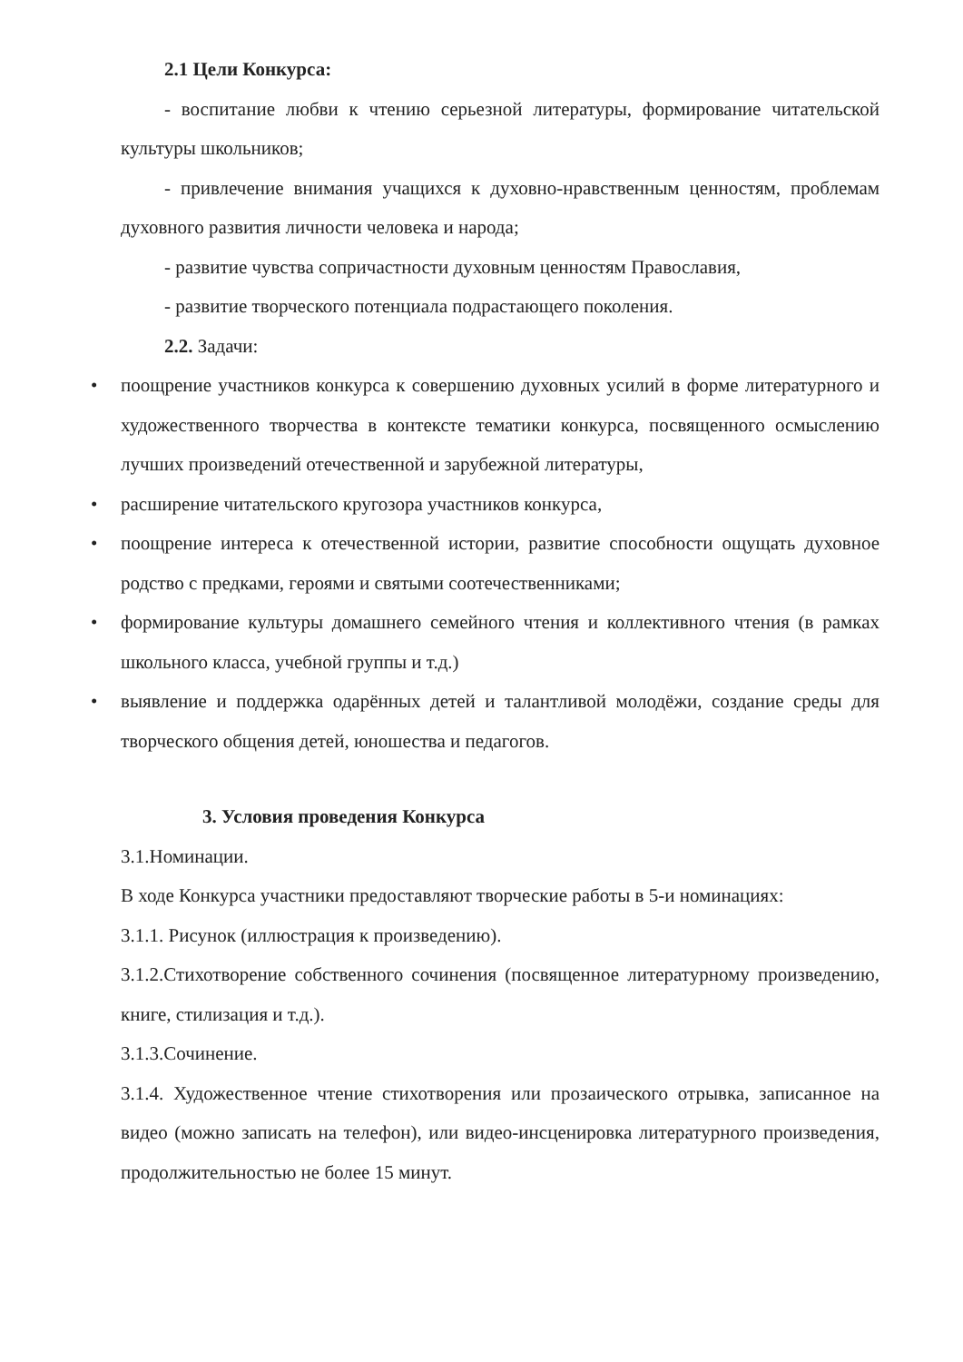2.1 Цели Конкурса:
- воспитание любви к чтению серьезной литературы, формирование читательской культуры школьников;
- привлечение внимания учащихся к духовно-нравственным ценностям, проблемам духовного развития личности человека и народа;
- развитие чувства сопричастности духовным ценностям Православия,
- развитие творческого потенциала подрастающего поколения.
2.2. Задачи:
• поощрение участников конкурса к совершению духовных усилий в форме литературного и художественного творчества в контексте тематики конкурса, посвященного осмыслению лучших произведений отечественной и зарубежной литературы,
• расширение читательского кругозора участников конкурса,
• поощрение интереса к отечественной истории, развитие способности ощущать духовное родство с предками, героями и святыми соотечественниками;
• формирование культуры домашнего семейного чтения и коллективного чтения (в рамках школьного класса, учебной группы и т.д.)
• выявление и поддержка одарённых детей и талантливой молодёжи, создание среды для творческого общения детей, юношества и педагогов.
3. Условия проведения Конкурса
3.1.Номинации.
В ходе Конкурса участники предоставляют творческие работы в 5-и номинациях:
3.1.1. Рисунок (иллюстрация к произведению).
3.1.2.Стихотворение собственного сочинения (посвященное литературному произведению, книге, стилизация и т.д.).
3.1.3.Сочинение.
3.1.4. Художественное чтение стихотворения или прозаического отрывка, записанное на видео (можно записать на телефон), или видео-инсценировка литературного произведения, продолжительностью не более 15 минут.